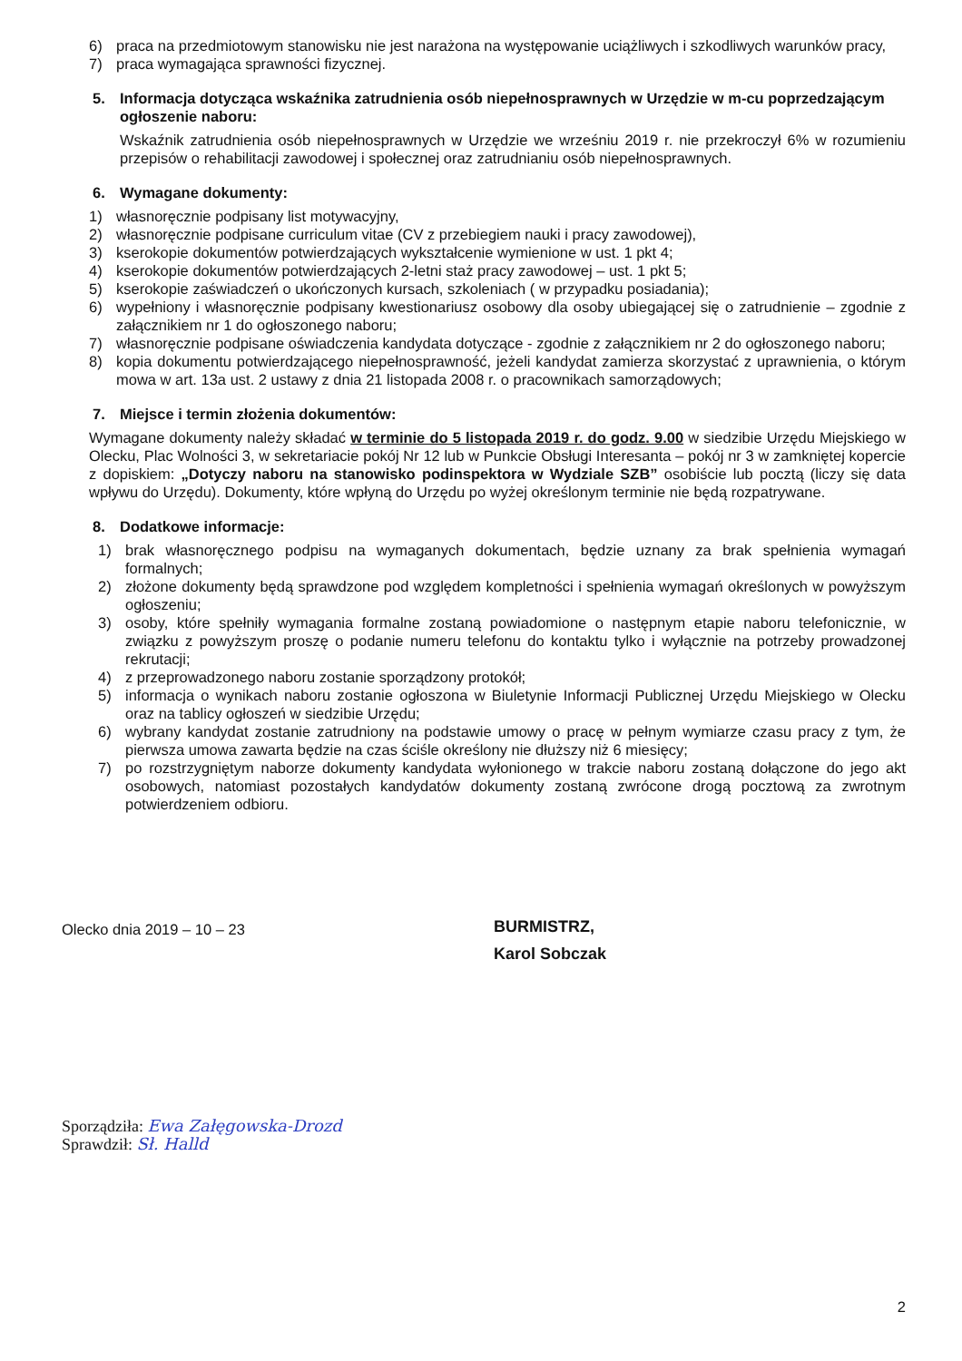6) praca na przedmiotowym stanowisku nie jest narażona na występowanie uciążliwych i szkodliwych warunków pracy,
7) praca wymagająca sprawności fizycznej.
5. Informacja dotycząca wskaźnika zatrudnienia osób niepełnosprawnych w Urzędzie w m-cu poprzedzającym ogłoszenie naboru:
Wskaźnik zatrudnienia osób niepełnosprawnych w Urzędzie we wrześniu 2019 r. nie przekroczył 6% w rozumieniu przepisów o rehabilitacji zawodowej i społecznej oraz zatrudnianiu osób niepełnosprawnych.
6. Wymagane dokumenty:
1) własnoręcznie podpisany list motywacyjny,
2) własnoręcznie podpisane curriculum vitae (CV z przebiegiem nauki i pracy zawodowej),
3) kserokopie dokumentów potwierdzających wykształcenie wymienione w ust. 1 pkt 4;
4) kserokopie dokumentów potwierdzających 2-letni staż pracy zawodowej – ust. 1 pkt 5;
5) kserokopie zaświadczeń o ukończonych kursach, szkoleniach ( w przypadku posiadania);
6) wypełniony i własnoręcznie podpisany kwestionariusz osobowy dla osoby ubiegającej się o zatrudnienie – zgodnie z załącznikiem nr 1 do ogłoszonego naboru;
7) własnoręcznie podpisane oświadczenia kandydata dotyczące - zgodnie z załącznikiem nr 2 do ogłoszonego naboru;
8) kopia dokumentu potwierdzającego niepełnosprawność, jeżeli kandydat zamierza skorzystać z uprawnienia, o którym mowa w art. 13a ust. 2 ustawy z dnia 21 listopada 2008 r. o pracownikach samorządowych;
7. Miejsce i termin złożenia dokumentów:
Wymagane dokumenty należy składać w terminie do 5 listopada 2019 r. do godz. 9.00 w siedzibie Urzędu Miejskiego w Olecku, Plac Wolności 3, w sekretariacie pokój Nr 12 lub w Punkcie Obsługi Interesanta – pokój nr 3 w zamkniętej kopercie z dopiskiem: „Dotyczy naboru na stanowisko podinspektora w Wydziale SZB” osobiście lub pocztą (liczy się data wpływu do Urzędu). Dokumenty, które wpłyną do Urzędu po wyżej określonym terminie nie będą rozpatrywane.
8. Dodatkowe informacje:
1) brak własnoręcznego podpisu na wymaganych dokumentach, będzie uznany za brak spełnienia wymagań formalnych;
2) złożone dokumenty będą sprawdzone pod względem kompletności i spełnienia wymagań określonych w powyższym ogłoszeniu;
3) osoby, które spełniły wymagania formalne zostaną powiadomione o następnym etapie naboru telefonicznie, w związku z powyższym proszę o podanie numeru telefonu do kontaktu tylko i wyłącznie na potrzeby prowadzonej rekrutacji;
4) z przeprowadzonego naboru zostanie sporządzony protokół;
5) informacja o wynikach naboru zostanie ogłoszona w Biuletynie Informacji Publicznej Urzędu Miejskiego w Olecku oraz na tablicy ogłoszeń w siedzibie Urzędu;
6) wybrany kandydat zostanie zatrudniony na podstawie umowy o pracę w pełnym wymiarze czasu pracy z tym, że pierwsza umowa zawarta będzie na czas ściśle określony nie dłuższy niż 6 miesięcy;
7) po rozstrzygniętym naborze dokumenty kandydata wyłonionego w trakcie naboru zostaną dołączone do jego akt osobowych, natomiast pozostałych kandydatów dokumenty zostaną zwrócone drogą pocztową za zwrotnym potwierdzeniem odbioru.
Olecko dnia 2019 – 10 – 23
BURMISTRZ,
Karol Sobczak
Sporządziła: Ewa Załęgowska-Drozd
Sprawdził: Sł. Halld
2